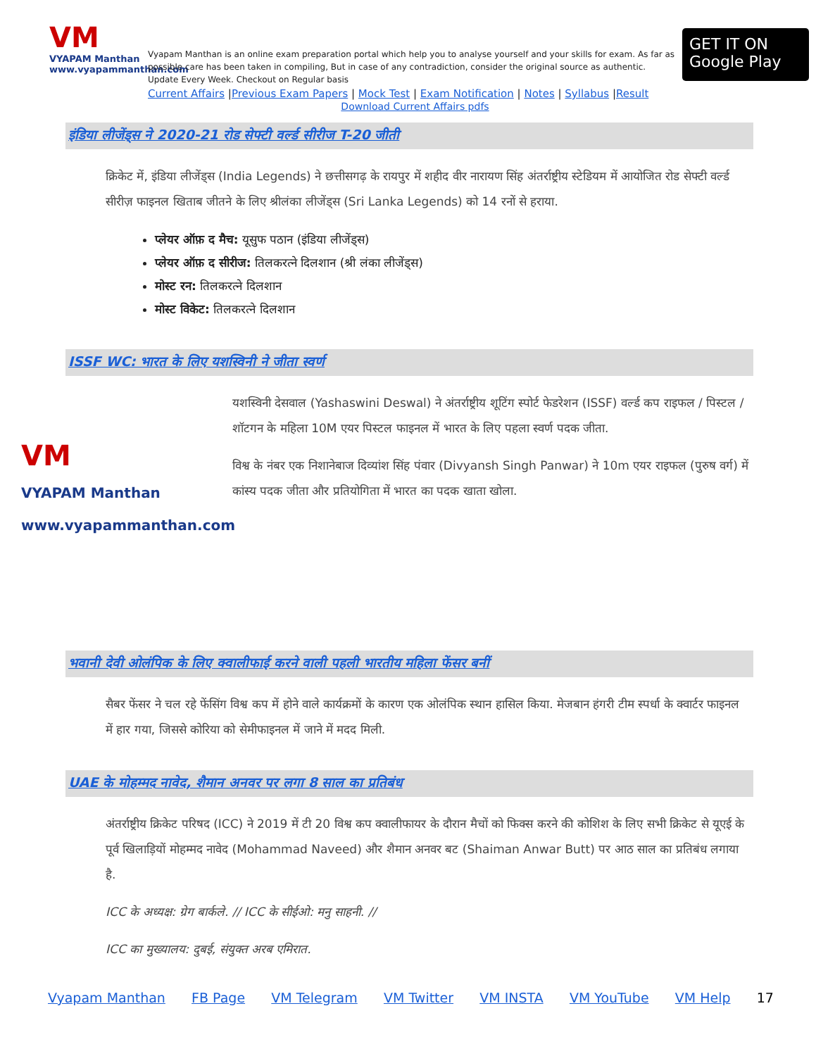VM
VYAPAM Manthan
www.vyapammanthan.com
Vyapam Manthan is an online exam preparation portal which help you to analyse yourself and your skills for exam. As far as possible care has been taken in compiling, But in case of any contradiction, consider the original source as authentic. Update Every Week. Checkout on Regular basis
Current Affairs |Previous Exam Papers | Mock Test | Exam Notification | Notes | Syllabus |Result
Download Current Affairs pdfs
GET IT ON
Google Play
इंडिया लीजेंड्स ने 2020-21 रोड सेफ्टी वर्ल्ड सीरीज T-20 जीती
क्रिकेट में, इंडिया लीजेंड्स (India Legends) ने छत्तीसगढ़ के रायपुर में शहीद वीर नारायण सिंह अंतर्राष्ट्रीय स्टेडियम में आयोजित रोड सेफ्टी वर्ल्ड सीरीज़ फाइनल खिताब जीतने के लिए श्रीलंका लीजेंड्स (Sri Lanka Legends) को 14 रनों से हराया.
प्लेयर ऑफ़ द मैच: यूसुफ पठान (इंडिया लीजेंड्स)
प्लेयर ऑफ़ द सीरीज: तिलकरत्ने दिलशान (श्री लंका लीजेंड्स)
मोस्ट रन: तिलकरत्ने दिलशान
मोस्ट विकेट: तिलकरत्ने दिलशान
ISSF WC: भारत के लिए यशस्विनी ने जीता स्वर्ण
VM
VYAPAM Manthan
www.vyapammanthan.com
यशस्विनी देसवाल (Yashaswini Deswal) ने अंतर्राष्ट्रीय शूटिंग स्पोर्ट फेडरेशन (ISSF) वर्ल्ड कप राइफल / पिस्टल / शॉटगन के महिला 10M एयर पिस्टल फाइनल में भारत के लिए पहला स्वर्ण पदक जीता.
विश्व के नंबर एक निशानेबाज दिव्यांश सिंह पंवार (Divyansh Singh Panwar) ने 10m एयर राइफल (पुरुष वर्ग) में कांस्य पदक जीता और प्रतियोगिता में भारत का पदक खाता खोला.
भवानी देवी ओलंपिक के लिए क्वालीफाई करने वाली पहली भारतीय महिला फेंसर बनीं
सैबर फेंसर ने चल रहे फेंसिंग विश्व कप में होने वाले कार्यक्रमों के कारण एक ओलंपिक स्थान हासिल किया. मेजबान हंगरी टीम स्पर्धा के क्वार्टर फाइनल में हार गया, जिससे कोरिया को सेमीफाइनल में जाने में मदद मिली.
UAE के मोहम्मद नावेद, शैमान अनवर पर लगा 8 साल का प्रतिबंध
अंतर्राष्ट्रीय क्रिकेट परिषद (ICC) ने 2019 में टी 20 विश्व कप क्वालीफायर के दौरान मैचों को फिक्स करने की कोशिश के लिए सभी क्रिकेट से यूएई के पूर्व खिलाड़ियों मोहम्मद नावेद (Mohammad Naveed) और शैमान अनवर बट (Shaiman Anwar Butt) पर आठ साल का प्रतिबंध लगाया है.
ICC के अध्यक्ष: ग्रेग बार्कले. // ICC के सीईओ: मनु साहनी. //
ICC का मुख्यालय: दुबई, संयुक्त अरब एमिरात.
Vyapam Manthan FB Page VM Telegram VM Twitter VM INSTA VM YouTube VM Help 17